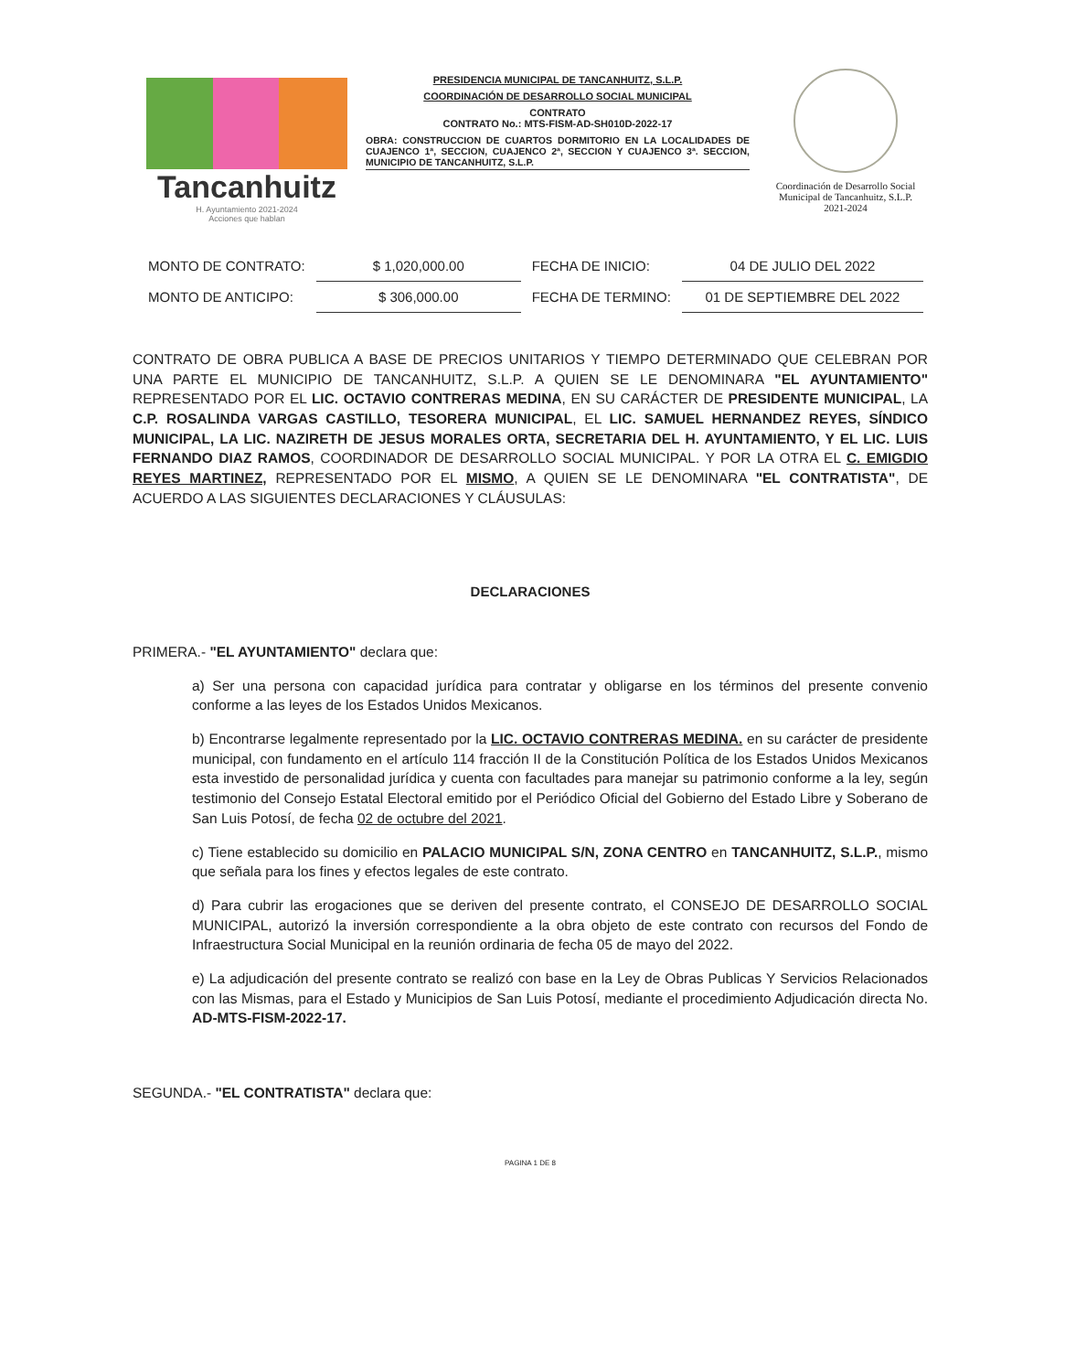Tancanhuitz
H. Ayuntamiento 2021-2024
Acciones que hablan
PRESIDENCIA MUNICIPAL DE TANCANHUITZ, S.L.P.
COORDINACIÓN DE DESARROLLO SOCIAL MUNICIPAL
CONTRATO
CONTRATO No.: MTS-FISM-AD-SH010D-2022-17
OBRA: CONSTRUCCION DE CUARTOS DORMITORIO EN LA LOCALIDADES DE CUAJENCO 1ª, SECCION, CUAJENCO 2ª, SECCION Y CUAJENCO 3ª. SECCION, MUNICIPIO DE TANCANHUITZ, S.L.P.
Coordinación de Desarrollo Social Municipal de Tancanhuitz, S.L.P.
2021-2024
| MONTO DE CONTRATO: | $ 1,020,000.00 | FECHA DE INICIO: | 04 DE JULIO DEL 2022 |
| MONTO DE ANTICIPO: | $ 306,000.00 | FECHA DE TERMINO: | 01 DE SEPTIEMBRE DEL 2022 |
CONTRATO DE OBRA PUBLICA A BASE DE PRECIOS UNITARIOS Y TIEMPO DETERMINADO QUE CELEBRAN POR UNA PARTE EL MUNICIPIO DE TANCANHUITZ, S.L.P. A QUIEN SE LE DENOMINARA "EL AYUNTAMIENTO" REPRESENTADO POR EL LIC. OCTAVIO CONTRERAS MEDINA, EN SU CARÁCTER DE PRESIDENTE MUNICIPAL, LA C.P. ROSALINDA VARGAS CASTILLO, TESORERA MUNICIPAL, EL LIC. SAMUEL HERNANDEZ REYES, SÍNDICO MUNICIPAL, LA LIC. NAZIRETH DE JESUS MORALES ORTA, SECRETARIA DEL H. AYUNTAMIENTO, Y EL LIC. LUIS FERNANDO DIAZ RAMOS, COORDINADOR DE DESARROLLO SOCIAL MUNICIPAL. Y POR LA OTRA EL C. EMIGDIO REYES MARTINEZ, REPRESENTADO POR EL MISMO, A QUIEN SE LE DENOMINARA "EL CONTRATISTA", DE ACUERDO A LAS SIGUIENTES DECLARACIONES Y CLÁUSULAS:
DECLARACIONES
PRIMERA.- "EL AYUNTAMIENTO" declara que:
a) Ser una persona con capacidad jurídica para contratar y obligarse en los términos del presente convenio conforme a las leyes de los Estados Unidos Mexicanos.
b) Encontrarse legalmente representado por la LIC. OCTAVIO CONTRERAS MEDINA. en su carácter de presidente municipal, con fundamento en el artículo 114 fracción II de la Constitución Política de los Estados Unidos Mexicanos esta investido de personalidad jurídica y cuenta con facultades para manejar su patrimonio conforme a la ley, según testimonio del Consejo Estatal Electoral emitido por el Periódico Oficial del Gobierno del Estado Libre y Soberano de San Luis Potosí, de fecha 02 de octubre del 2021.
c) Tiene establecido su domicilio en PALACIO MUNICIPAL S/N, ZONA CENTRO en TANCANHUITZ, S.L.P., mismo que señala para los fines y efectos legales de este contrato.
d) Para cubrir las erogaciones que se deriven del presente contrato, el CONSEJO DE DESARROLLO SOCIAL MUNICIPAL, autorizó la inversión correspondiente a la obra objeto de este contrato con recursos del Fondo de Infraestructura Social Municipal en la reunión ordinaria de fecha 05 de mayo del 2022.
e) La adjudicación del presente contrato se realizó con base en la Ley de Obras Publicas Y Servicios Relacionados con las Mismas, para el Estado y Municipios de San Luis Potosí, mediante el procedimiento Adjudicación directa No. AD-MTS-FISM-2022-17.
SEGUNDA.- "EL CONTRATISTA" declara que:
PAGINA 1 DE 8